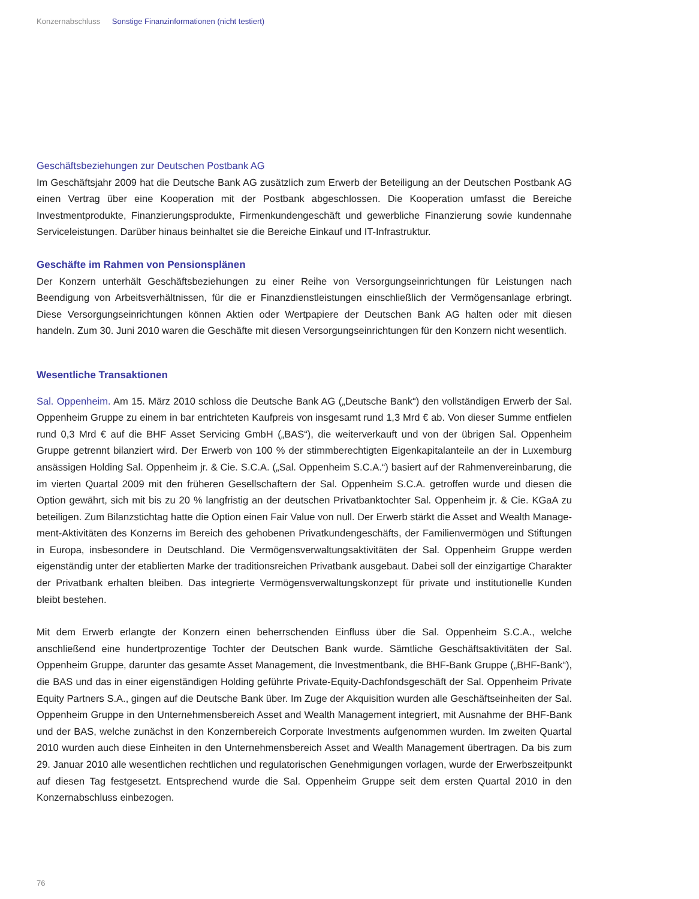Konzernabschluss Sonstige Finanzinformationen (nicht testiert)
Geschäftsbeziehungen zur Deutschen Postbank AG
Im Geschäftsjahr 2009 hat die Deutsche Bank AG zusätzlich zum Erwerb der Beteiligung an der Deutschen Postbank AG einen Vertrag über eine Kooperation mit der Postbank abgeschlossen. Die Kooperation umfasst die Bereiche Investmentprodukte, Finanzierungsprodukte, Firmenkundengeschäft und gewerbliche Finanzierung sowie kundennahe Serviceleistungen. Darüber hinaus beinhaltet sie die Bereiche Einkauf und IT-Infrastruktur.
Geschäfte im Rahmen von Pensionsplänen
Der Konzern unterhält Geschäftsbeziehungen zu einer Reihe von Versorgungseinrichtungen für Leistungen nach Beendigung von Arbeitsverhältnissen, für die er Finanzdienstleistungen einschließlich der Vermögens­anlage erbringt. Diese Versorgungseinrichtungen können Aktien oder Wertpapiere der Deutschen Bank AG halten oder mit diesen handeln. Zum 30. Juni 2010 waren die Geschäfte mit diesen Versorgungseinrich­tungen für den Konzern nicht wesentlich.
Wesentliche Transaktionen
Sal. Oppenheim. Am 15. März 2010 schloss die Deutsche Bank AG („Deutsche Bank“) den vollständigen Erwerb der Sal. Oppenheim Gruppe zu einem in bar entrichteten Kaufpreis von insgesamt rund 1,3 Mrd € ab. Von dieser Summe entfielen rund 0,3 Mrd € auf die BHF Asset Servicing GmbH („BAS“), die weiterverkauft und von der übrigen Sal. Oppenheim Gruppe getrennt bilanziert wird. Der Erwerb von 100 % der stimm­berechtigten Eigenkapitalanteile an der in Luxemburg ansässigen Holding Sal. Oppenheim jr. & Cie. S.C.A. („Sal. Oppenheim S.C.A.“) basiert auf der Rahmenvereinbarung, die im vierten Quartal 2009 mit den früheren Gesellschaftern der Sal. Oppenheim S.C.A. getroffen wurde und diesen die Option gewährt, sich mit bis zu 20 % langfristig an der deutschen Privatbanktochter Sal. Oppenheim jr. & Cie. KGaA zu beteiligen. Zum Bilanzstichtag hatte die Option einen Fair Value von null. Der Erwerb stärkt die Asset and Wealth Manage­ment-Aktivitäten des Konzerns im Bereich des gehobenen Privatkundengeschäfts, der Familienvermögen und Stiftungen in Europa, insbesondere in Deutschland. Die Vermögensverwaltungsaktivitäten der Sal. Oppen­heim Gruppe werden eigenständig unter der etablierten Marke der traditionsreichen Privatbank ausgebaut. Dabei soll der einzigartige Charakter der Privatbank erhalten bleiben. Das integrierte Vermögensverwaltungs­konzept für private und institutionelle Kunden bleibt bestehen.
Mit dem Erwerb erlangte der Konzern einen beherrschenden Einfluss über die Sal. Oppenheim S.C.A., welche anschließend eine hundertprozentige Tochter der Deutschen Bank wurde. Sämtliche Geschäftsaktivi­täten der Sal. Oppenheim Gruppe, darunter das gesamte Asset Management, die Investmentbank, die BHF-Bank Gruppe („BHF-Bank“), die BAS und das in einer eigenständigen Holding geführte Private-Equity-Dachfondsgeschäft der Sal. Oppenheim Private Equity Partners S.A., gingen auf die Deutsche Bank über. Im Zuge der Akquisition wurden alle Geschäftseinheiten der Sal. Oppenheim Gruppe in den Unternehmens­bereich Asset and Wealth Management integriert, mit Ausnahme der BHF-Bank und der BAS, welche zu­nächst in den Konzernbereich Corporate Investments aufgenommen wurden. Im zweiten Quartal 2010 wurden auch diese Einheiten in den Unternehmensbereich Asset and Wealth Management übertragen. Da bis zum 29. Januar 2010 alle wesentlichen rechtlichen und regulatorischen Genehmigungen vorlagen, wurde der Erwerbszeitpunkt auf diesen Tag festgesetzt. Entsprechend wurde die Sal. Oppenheim Gruppe seit dem ersten Quartal 2010 in den Konzernabschluss einbezogen.
76